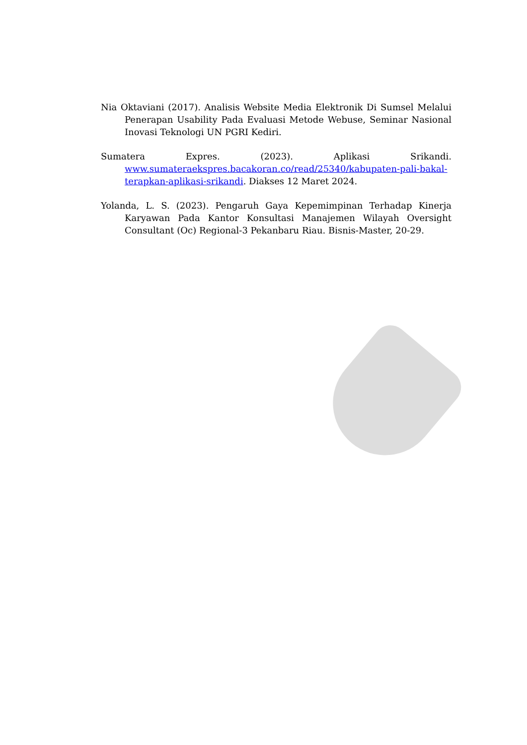Nia Oktaviani (2017). Analisis Website Media Elektronik Di Sumsel Melalui Penerapan Usability Pada Evaluasi Metode Webuse, Seminar Nasional Inovasi Teknologi UN PGRI Kediri.
Sumatera Expres. (2023). Aplikasi Srikandi. www.sumateraekspres.bacakoran.co/read/25340/kabupaten-pali-bakal-terapkan-aplikasi-srikandi. Diakses 12 Maret 2024.
Yolanda, L. S. (2023). Pengaruh Gaya Kepemimpinan Terhadap Kinerja Karyawan Pada Kantor Konsultasi Manajemen Wilayah Oversight Consultant (Oc) Regional-3 Pekanbaru Riau. Bisnis-Master, 20-29.